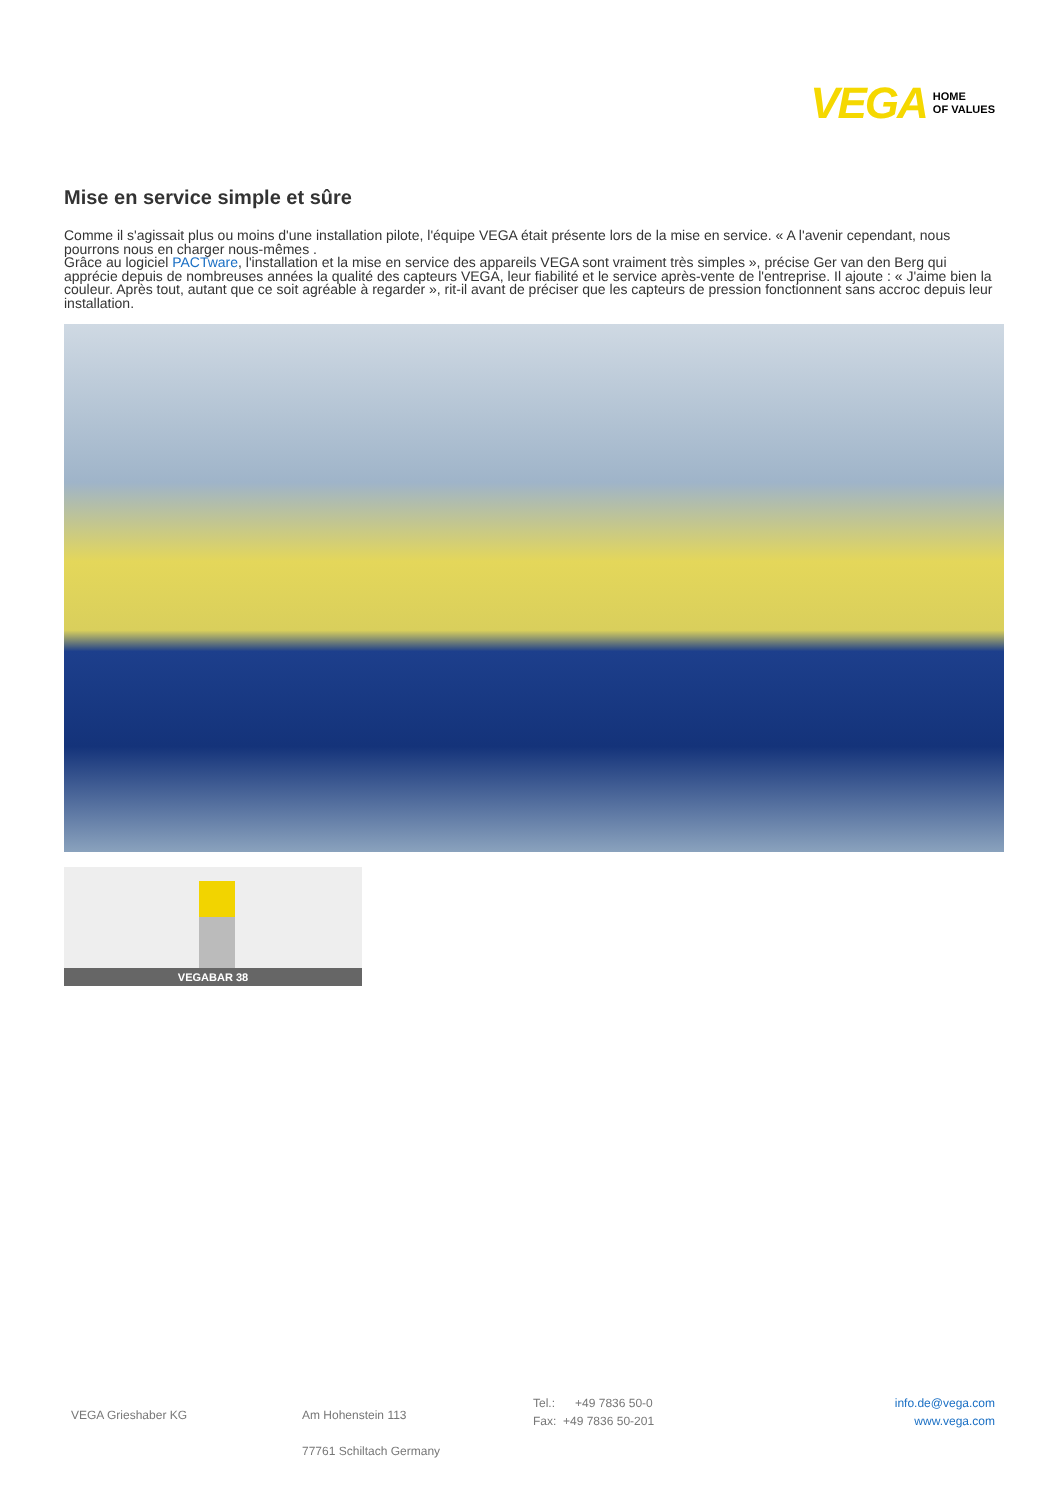VEGA HOME
OF VALUES
Mise en service simple et sûre
Comme il s'agissait plus ou moins d'une installation pilote, l'équipe VEGA était présente lors de la mise en service. « A l'avenir cependant, nous pourrons nous en charger nous-mêmes .
Grâce au logiciel PACTware, l'installation et la mise en service des appareils VEGA sont vraiment très simples », précise Ger van den Berg qui apprécie depuis de nombreuses années la qualité des capteurs VEGA, leur fiabilité et le service après-vente de l'entreprise. Il ajoute : « J'aime bien la couleur. Après tout, autant que ce soit agréable à regarder », rit-il avant de préciser que les capteurs de pression fonctionnent sans accroc depuis leur installation.
VEGABAR 38
VEGA Grieshaber KG Am Hohenstein 113
77761 Schiltach Germany
Tel.: +49 7836 50-0
Fax: +49 7836 50-201
info.de@vega.com
www.vega.com